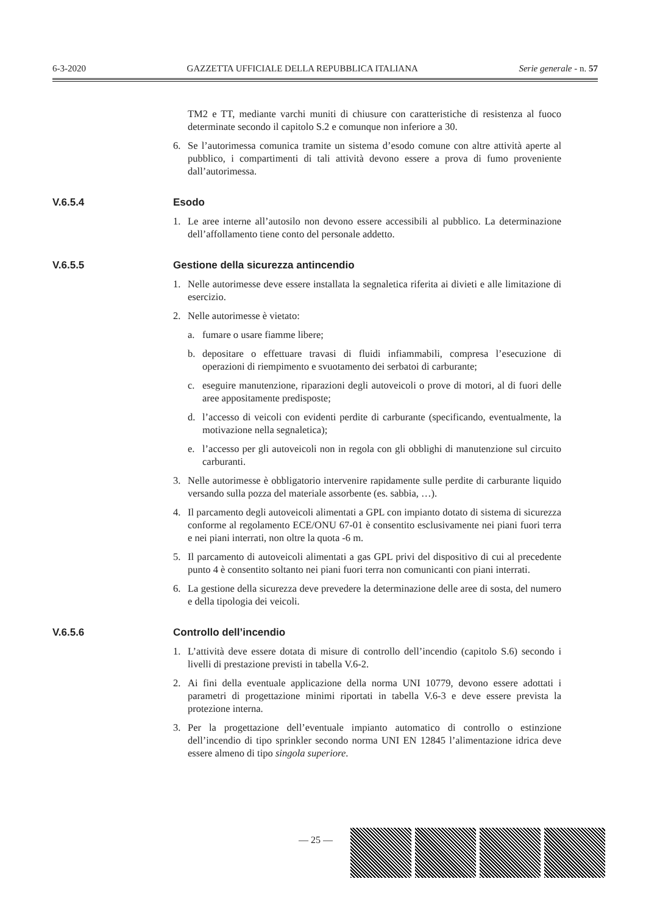6-3-2020 GAZZETTA UFFICIALE DELLA REPUBBLICA ITALIANA Serie generale - n. 57
TM2 e TT, mediante varchi muniti di chiusure con caratteristiche di resistenza al fuoco determinate secondo il capitolo S.2 e comunque non inferiore a 30.
6. Se l’autorimessa comunica tramite un sistema d’esodo comune con altre attività aperte al pubblico, i compartimenti di tali attività devono essere a prova di fumo proveniente dall’autorimessa.
V.6.5.4 Esodo
1. Le aree interne all’autosilo non devono essere accessibili al pubblico. La determinazione dell’affollamento tiene conto del personale addetto.
V.6.5.5 Gestione della sicurezza antincendio
1. Nelle autorimesse deve essere installata la segnaletica riferita ai divieti e alle limitazione di esercizio.
2. Nelle autorimesse è vietato:
a. fumare o usare fiamme libere;
b. depositare o effettuare travasi di fluidi infiammabili, compresa l’esecuzione di operazioni di riempimento e svuotamento dei serbatoi di carburante;
c. eseguire manutenzione, riparazioni degli autoveicoli o prove di motori, al di fuori delle aree appositamente predisposte;
d. l’accesso di veicoli con evidenti perdite di carburante (specificando, eventualmente, la motivazione nella segnaletica);
e. l’accesso per gli autoveicoli non in regola con gli obblighi di manutenzione sul circuito carburanti.
3. Nelle autorimesse è obbligatorio intervenire rapidamente sulle perdite di carburante liquido versando sulla pozza del materiale assorbente (es. sabbia, …).
4. Il parcamento degli autoveicoli alimentati a GPL con impianto dotato di sistema di sicurezza conforme al regolamento ECE/ONU 67-01 è consentito esclusivamente nei piani fuori terra e nei piani interrati, non oltre la quota -6 m.
5. Il parcamento di autoveicoli alimentati a gas GPL privi del dispositivo di cui al precedente punto 4 è consentito soltanto nei piani fuori terra non comunicanti con piani interrati.
6. La gestione della sicurezza deve prevedere la determinazione delle aree di sosta, del numero e della tipologia dei veicoli.
V.6.5.6 Controllo dell’incendio
1. L’attività deve essere dotata di misure di controllo dell’incendio (capitolo S.6) secondo i livelli di prestazione previsti in tabella V.6-2.
2. Ai fini della eventuale applicazione della norma UNI 10779, devono essere adottati i parametri di progettazione minimi riportati in tabella V.6-3 e deve essere prevista la protezione interna.
3. Per la progettazione dell’eventuale impianto automatico di controllo o estinzione dell’incendio di tipo sprinkler secondo norma UNI EN 12845 l’alimentazione idrica deve essere almeno di tipo singola superiore.
— 25 —